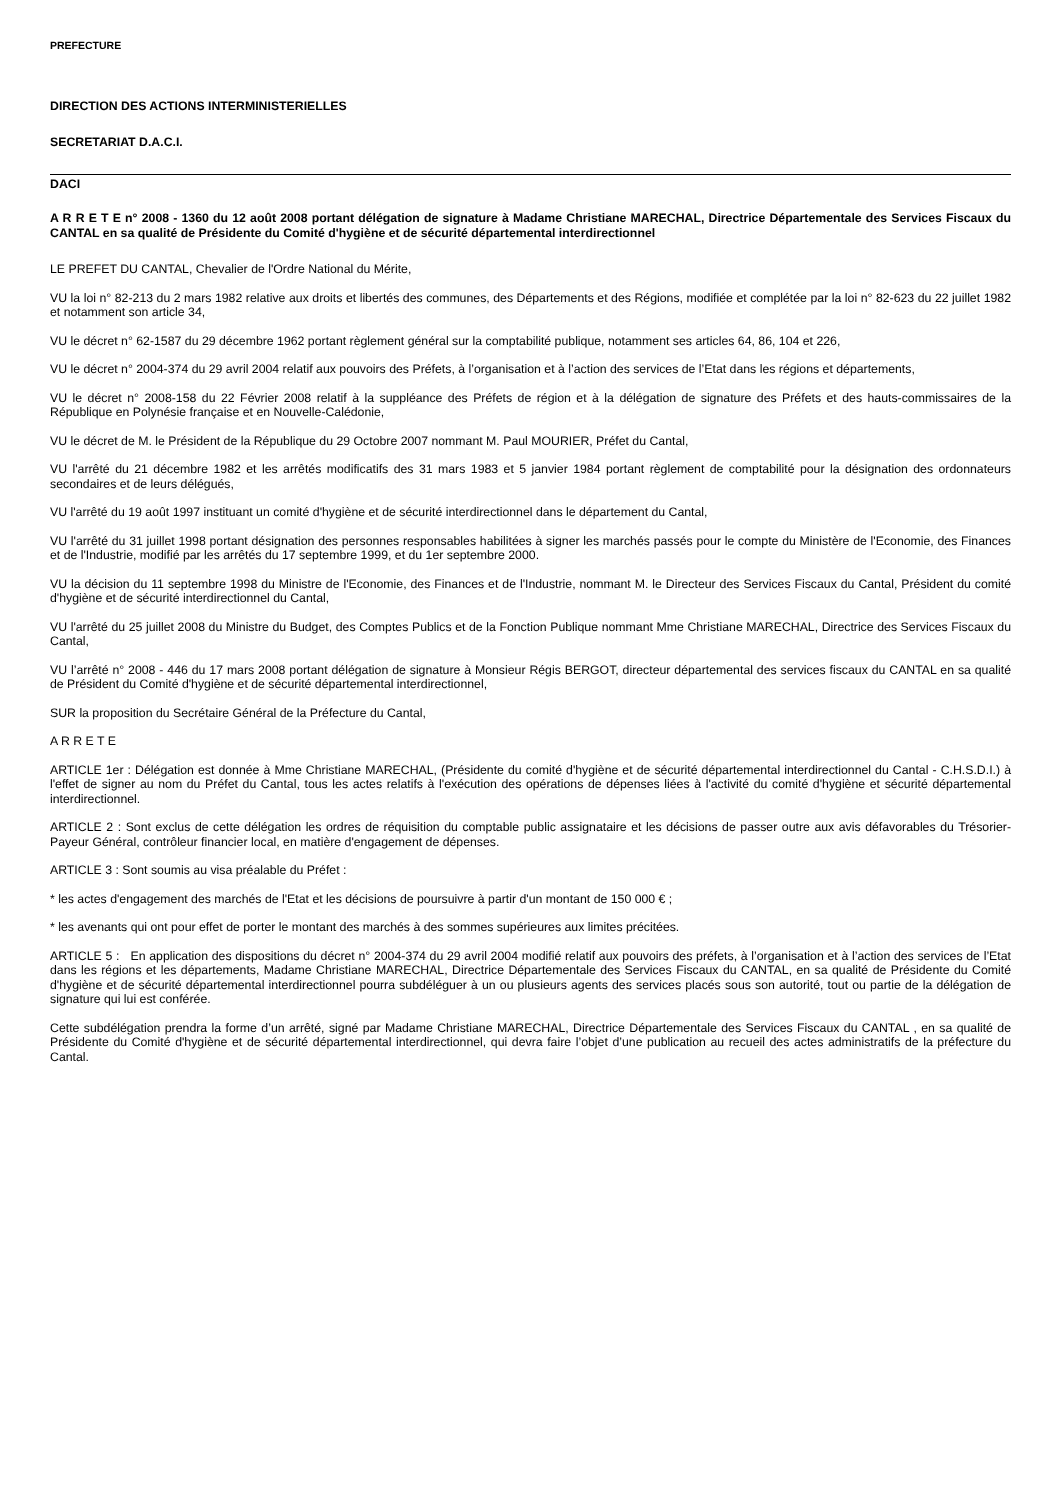PREFECTURE
DIRECTION DES ACTIONS INTERMINISTERIELLES
SECRETARIAT D.A.C.I.
DACI
A R R E T E n° 2008 - 1360 du 12 août 2008 portant délégation de signature à Madame Christiane MARECHAL, Directrice Départementale des Services Fiscaux du CANTAL en sa qualité de Présidente du Comité d'hygiène et de sécurité départemental interdirectionnel
LE PREFET DU CANTAL, Chevalier de l'Ordre National du Mérite,
VU la loi n° 82-213 du 2 mars 1982 relative aux droits et libertés des communes, des Départements et des Régions, modifiée et complétée par la loi n° 82-623 du 22 juillet 1982 et notamment son article 34,
VU le décret n° 62-1587 du 29 décembre 1962 portant règlement général sur la comptabilité publique, notamment ses articles 64, 86, 104 et 226,
VU le décret n° 2004-374 du 29 avril 2004 relatif aux pouvoirs des Préfets, à l’organisation et à l’action des services de l’Etat dans les régions et départements,
VU le décret n° 2008-158 du 22 Février 2008 relatif à la suppléance des Préfets de région et à la délégation de signature des Préfets et des hauts-commissaires de la République en Polynésie française et en Nouvelle-Calédonie,
VU le décret de M. le Président de la République du 29 Octobre 2007 nommant M. Paul MOURIER, Préfet du Cantal,
VU l'arrêté du 21 décembre 1982 et les arrêtés modificatifs des 31 mars 1983 et 5 janvier 1984 portant règlement de comptabilité pour la désignation des ordonnateurs secondaires et de leurs délégués,
VU l'arrêté du 19 août 1997 instituant un comité d'hygiène et de sécurité interdirectionnel dans le département du Cantal,
VU l'arrêté du 31 juillet 1998 portant désignation des personnes responsables habilitées à signer les marchés passés pour le compte du Ministère de l'Economie, des Finances et de l'Industrie, modifié par les arrêtés du 17 septembre 1999, et du 1er septembre 2000.
VU la décision du 11 septembre 1998 du Ministre de l'Economie, des Finances et de l'Industrie, nommant M. le Directeur des Services Fiscaux du Cantal, Président du comité d'hygiène et de sécurité interdirectionnel du Cantal,
VU l'arrêté du 25 juillet 2008 du Ministre du Budget, des Comptes Publics et de la Fonction Publique nommant Mme Christiane MARECHAL, Directrice des Services Fiscaux du Cantal,
VU l’arrêté n° 2008 - 446 du 17 mars 2008 portant délégation de signature à Monsieur Régis BERGOT, directeur départemental des services fiscaux du CANTAL en sa qualité de Président du Comité d'hygiène et de sécurité départemental interdirectionnel,
SUR la proposition du Secrétaire Général de la Préfecture du Cantal,
A R R E T E
ARTICLE 1er : Délégation est donnée à Mme Christiane MARECHAL, (Présidente du comité d'hygiène et de sécurité départemental interdirectionnel du Cantal - C.H.S.D.I.) à l'effet de signer au nom du Préfet du Cantal, tous les actes relatifs à l'exécution des opérations de dépenses liées à l'activité du comité d'hygiène et sécurité départemental interdirectionnel.
ARTICLE 2 : Sont exclus de cette délégation les ordres de réquisition du comptable public assignataire et les décisions de passer outre aux avis défavorables du Trésorier-Payeur Général, contrôleur financier local, en matière d'engagement de dépenses.
ARTICLE 3 : Sont soumis au visa préalable du Préfet :
* les actes d'engagement des marchés de l'Etat et les décisions de poursuivre à partir d'un montant de 150 000 € ;
* les avenants qui ont pour effet de porter le montant des marchés à des sommes supérieures aux limites précitées.
ARTICLE 5 : En application des dispositions du décret n° 2004-374 du 29 avril 2004 modifié relatif aux pouvoirs des préfets, à l’organisation et à l’action des services de l’Etat dans les régions et les départements, Madame Christiane MARECHAL, Directrice Départementale des Services Fiscaux du CANTAL, en sa qualité de Présidente du Comité d'hygiène et de sécurité départemental interdirectionnel pourra subdéléguer à un ou plusieurs agents des services placés sous son autorité, tout ou partie de la délégation de signature qui lui est conférée.
Cette subdélégation prendra la forme d’un arrêté, signé par Madame Christiane MARECHAL, Directrice Départementale des Services Fiscaux du CANTAL , en sa qualité de Présidente du Comité d'hygiène et de sécurité départemental interdirectionnel, qui devra faire l’objet d’une publication au recueil des actes administratifs de la préfecture du Cantal.